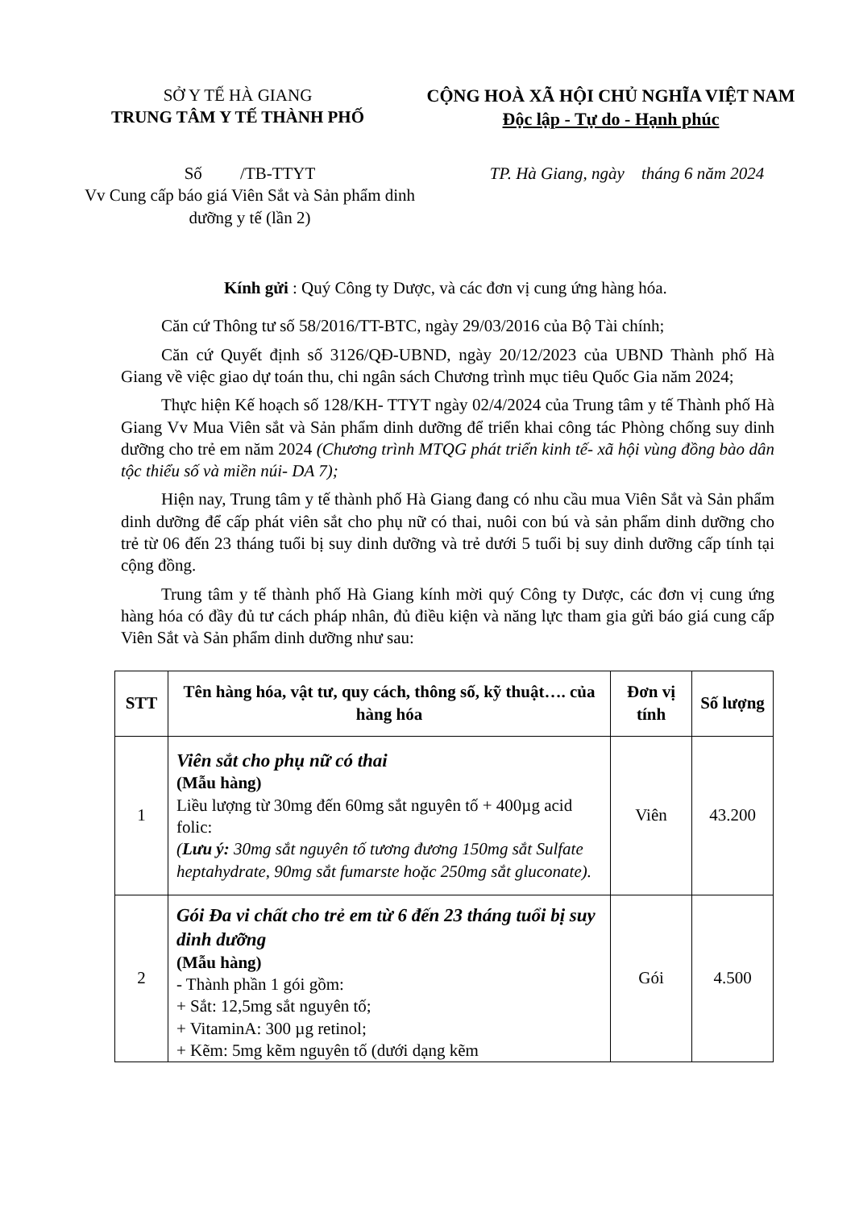SỞ Y TẾ HÀ GIANG
TRUNG TÂM Y TẾ THÀNH PHỐ
CỘNG HOÀ XÃ HỘI CHỦ NGHĨA VIỆT NAM
Độc lập - Tự do - Hạnh phúc
Số /TB-TTYT
Vv Cung cấp báo giá Viên Sắt và Sản phẩm dinh dưỡng y tế (lần 2)
TP. Hà Giang, ngày tháng 6 năm 2024
Kính gửi : Quý Công ty Dược, và các đơn vị cung ứng hàng hóa.
Căn cứ Thông tư số 58/2016/TT-BTC, ngày 29/03/2016 của Bộ Tài chính;
Căn cứ Quyết định số 3126/QĐ-UBND, ngày 20/12/2023 của UBND Thành phố Hà Giang về việc giao dự toán thu, chi ngân sách Chương trình mục tiêu Quốc Gia năm 2024;
Thực hiện Kế hoạch số 128/KH- TTYT ngày 02/4/2024 của Trung tâm y tế Thành phố Hà Giang Vv Mua Viên sắt và Sản phẩm dinh dưỡng để triển khai công tác Phòng chống suy dinh dưỡng cho trẻ em năm 2024 (Chương trình MTQG phát triển kinh tế- xã hội vùng đồng bào dân tộc thiểu số và miền núi- DA 7);
Hiện nay, Trung tâm y tế thành phố Hà Giang đang có nhu cầu mua Viên Sắt và Sản phẩm dinh dưỡng để cấp phát viên sắt cho phụ nữ có thai, nuôi con bú và sản phẩm dinh dưỡng cho trẻ từ 06 đến 23 tháng tuổi bị suy dinh dưỡng và trẻ dưới 5 tuổi bị suy dinh dưỡng cấp tính tại cộng đồng.
Trung tâm y tế thành phố Hà Giang kính mời quý Công ty Dược, các đơn vị cung ứng hàng hóa có đầy đủ tư cách pháp nhân, đủ điều kiện và năng lực tham gia gửi báo giá cung cấp Viên Sắt và Sản phẩm dinh dưỡng như sau:
| STT | Tên hàng hóa, vật tư, quy cách, thông số, kỹ thuật…. của hàng hóa | Đơn vị tính | Số lượng |
| --- | --- | --- | --- |
| 1 | Viên sắt cho phụ nữ có thai (Mẫu hàng) Liều lượng từ 30mg đến 60mg sắt nguyên tố + 400µg acid folic: ( Lưu ý: 30mg sắt nguyên tố tương đương 150mg sắt Sulfate heptahydrate, 90mg sắt fumarste hoặc 250mg sắt gluconate). | Viên | 43.200 |
| 2 | Gói Đa vi chất cho trẻ em từ 6 đến 23 tháng tuổi bị suy dinh dưỡng (Mẫu hàng) - Thành phần 1 gói gồm: + Sắt: 12,5mg sắt nguyên tố; + VitaminA: 300 µg retinol; + Kẽm: 5mg kẽm nguyên tố (dưới dạng kẽm | Gói | 4.500 |